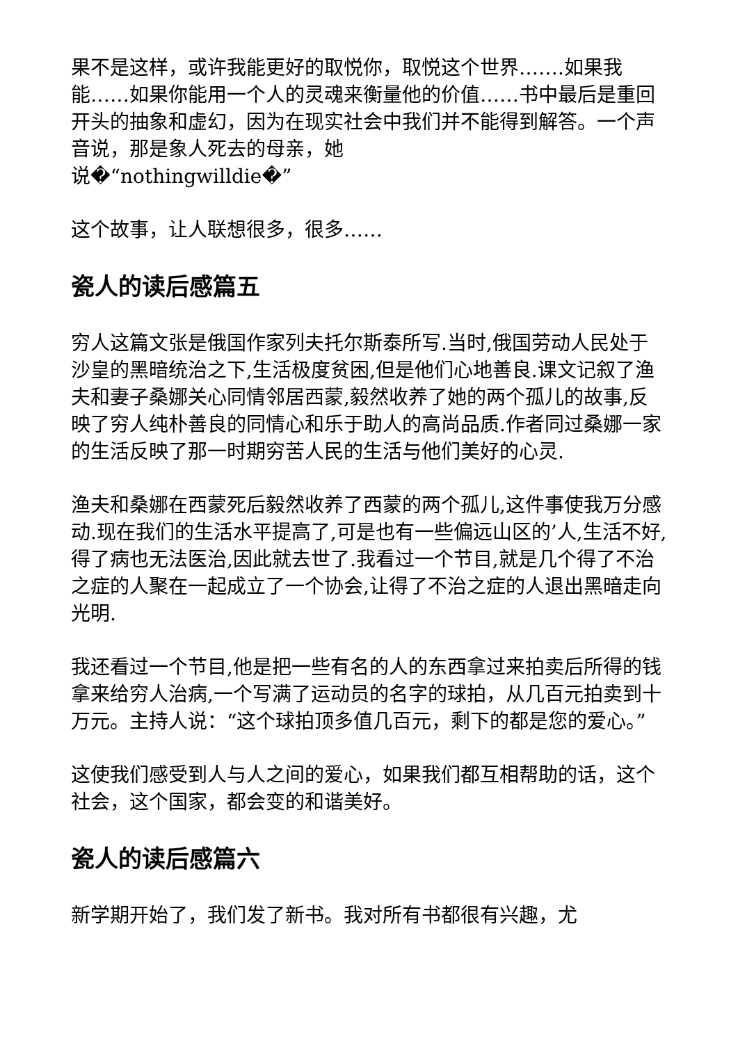果不是这样，或许我能更好的取悦你，取悦这个世界…….如果我能……如果你能用一个人的灵魂来衡量他的价值……书中最后是重回开头的抽象和虚幻，因为在现实社会中我们并不能得到解答。一个声音说，那是象人死去的母亲，她
说�“nothingwilldie�”
这个故事，让人联想很多，很多……
瓷人的读后感篇五
穷人这篇文张是俄国作家列夫托尔斯泰所写.当时,俄国劳动人民处于沙皇的黑暗统治之下,生活极度贫困,但是他们心地善良.课文记叙了渔夫和妻子桑娜关心同情邻居西蒙,毅然收养了她的两个孤儿的故事,反映了穷人纯朴善良的同情心和乐于助人的高尚品质.作者同过桑娜一家的生活反映了那一时期穷苦人民的生活与他们美好的心灵.
渔夫和桑娜在西蒙死后毅然收养了西蒙的两个孤儿,这件事使我万分感动.现在我们的生活水平提高了,可是也有一些偏远山区的’人,生活不好,得了病也无法医治,因此就去世了.我看过一个节目,就是几个得了不治之症的人聚在一起成立了一个协会,让得了不治之症的人退出黑暗走向光明.
我还看过一个节目,他是把一些有名的人的东西拿过来拍卖后所得的钱拿来给穷人治病,一个写满了运动员的名字的球拍，从几百元拍卖到十万元。主持人说：“这个球拍顶多值几百元，剩下的都是您的爱心。”
这使我们感受到人与人之间的爱心，如果我们都互相帮助的话，这个社会，这个国家，都会变的和谐美好。
瓷人的读后感篇六
新学期开始了，我们发了新书。我对所有书都很有兴趣，尤